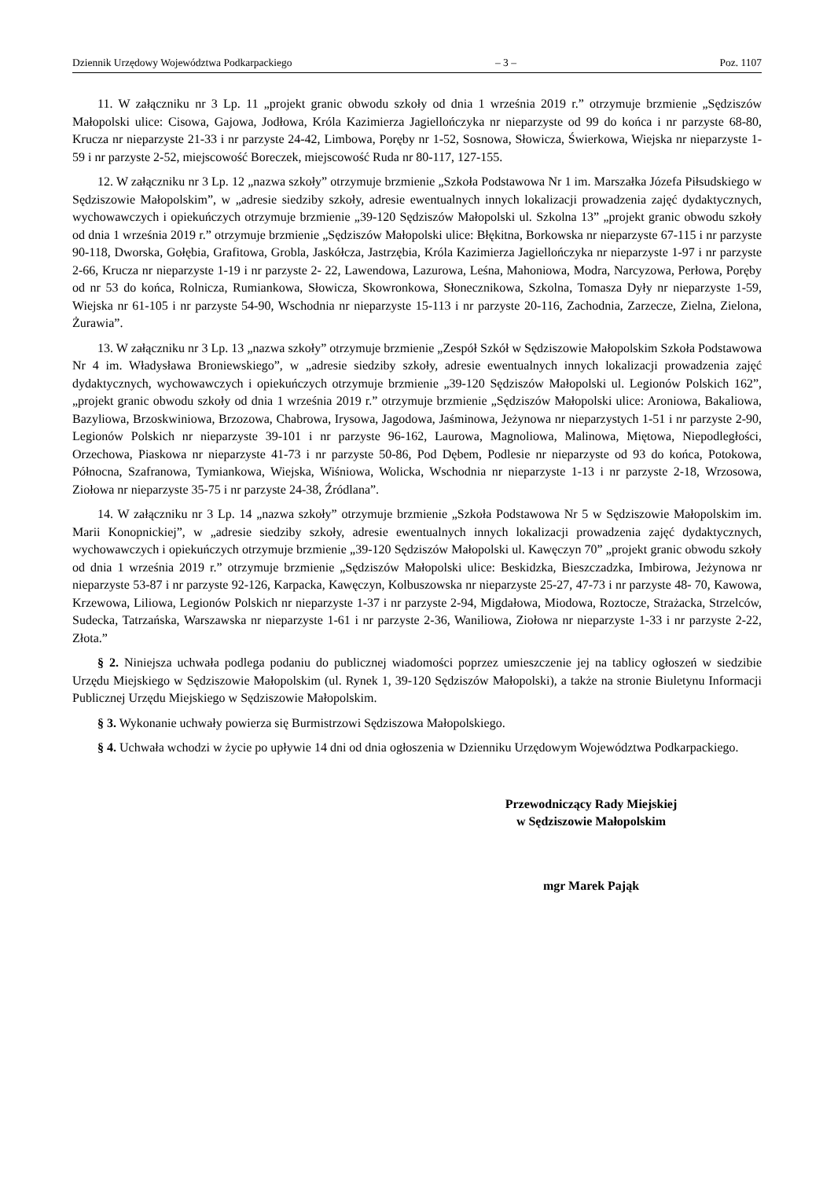Dziennik Urzędowy Województwa Podkarpackiego – 3 – Poz. 1107
11. W załączniku nr 3 Lp. 11 „projekt granic obwodu szkoły od dnia 1 września 2019 r.” otrzymuje brzmienie „Sędziszów Małopolski ulice: Cisowa, Gajowa, Jodłowa, Króla Kazimierza Jagiellończyka nr nieparzyste od 99 do końca i nr parzyste 68-80, Krucza nr nieparzyste 21-33 i nr parzyste 24-42, Limbowa, Poręby nr 1-52, Sosnowa, Słowicza, Świerkowa, Wiejska nr nieparzyste 1-59 i nr parzyste 2-52, miejscowość Boreczek, miejscowość Ruda nr 80-117, 127-155.
12. W załączniku nr 3 Lp. 12 „nazwa szkoły” otrzymuje brzmienie „Szkoła Podstawowa Nr 1 im. Marszałka Józefa Piłsudskiego w Sędziszowie Małopolskim”, w „adresie siedziby szkoły, adresie ewentualnych innych lokalizacji prowadzenia zajęć dydaktycznych, wychowawczych i opiekuńczych otrzymuje brzmienie „39-120 Sędziszów Małopolski ul. Szkolna 13” „projekt granic obwodu szkoły od dnia 1 września 2019 r.” otrzymuje brzmienie „Sędziszów Małopolski ulice: Błękitna, Borkowska nr nieparzyste 67-115 i nr parzyste 90-118, Dworska, Gołębia, Grafitowa, Grobla, Jaskółcza, Jastrzębia, Króla Kazimierza Jagiellończyka nr nieparzyste 1-97 i nr parzyste 2-66, Krucza nr nieparzyste 1-19 i nr parzyste 2- 22, Lawendowa, Lazurowa, Leśna, Mahoniowa, Modra, Narcyzowa, Perłowa, Poręby od nr 53 do końca, Rolnicza, Rumiankowa, Słowicza, Skowronkowa, Słonecznikowa, Szkolna, Tomasza Dyły nr nieparzyste 1-59, Wiejska nr 61-105 i nr parzyste 54-90, Wschodnia nr nieparzyste 15-113 i nr parzyste 20-116, Zachodnia, Zarzecze, Zielna, Zielona, Żurawia”.
13. W załączniku nr 3 Lp. 13 „nazwa szkoły” otrzymuje brzmienie „Zespół Szkół w Sędziszowie Małopolskim Szkoła Podstawowa Nr 4 im. Władysława Broniewskiego”, w „adresie siedziby szkoły, adresie ewentualnych innych lokalizacji prowadzenia zajęć dydaktycznych, wychowawczych i opiekuńczych otrzymuje brzmienie „39-120 Sędziszów Małopolski ul. Legionów Polskich 162”, „projekt granic obwodu szkoły od dnia 1 września 2019 r.” otrzymuje brzmienie „Sędziszów Małopolski ulice: Aroniowa, Bakaliowa, Bazyliowa, Brzoskwiniowa, Brzozowa, Chabrowa, Irysowa, Jagodowa, Jaśminowa, Jeżynowa nr nieparzystych 1-51 i nr parzyste 2-90, Legionów Polskich nr nieparzyste 39-101 i nr parzyste 96-162, Laurowa, Magnoliowa, Malinowa, Miętowa, Niepodległości, Orzechowa, Piaskowa nr nieparzyste 41-73 i nr parzyste 50-86, Pod Dębem, Podlesie nr nieparzyste od 93 do końca, Potokowa, Północna, Szafranowa, Tymiankowa, Wiejska, Wiśniowa, Wolicka, Wschodnia nr nieparzyste 1-13 i nr parzyste 2-18, Wrzosowa, Ziołowa nr nieparzyste 35-75 i nr parzyste 24-38, Źródlana”.
14. W załączniku nr 3 Lp. 14 „nazwa szkoły” otrzymuje brzmienie „Szkoła Podstawowa Nr 5 w Sędziszowie Małopolskim im. Marii Konopnickiej”, w „adresie siedziby szkoły, adresie ewentualnych innych lokalizacji prowadzenia zajęć dydaktycznych, wychowawczych i opiekuńczych otrzymuje brzmienie „39-120 Sędziszów Małopolski ul. Kawęczyn 70” „projekt granic obwodu szkoły od dnia 1 września 2019 r.” otrzymuje brzmienie „Sędziszów Małopolski ulice: Beskidzka, Bieszczadzka, Imbirowa, Jeżynowa nr nieparzyste 53-87 i nr parzyste 92-126, Karpacka, Kawęczyn, Kolbuszowska nr nieparzyste 25-27, 47-73 i nr parzyste 48- 70, Kawowa, Krzewowa, Liliowa, Legionów Polskich nr nieparzyste 1-37 i nr parzyste 2-94, Migdałowa, Miodowa, Roztocze, Strażacka, Strzelców, Sudecka, Tatrzańska, Warszawska nr nieparzyste 1-61 i nr parzyste 2-36, Waniliowa, Ziołowa nr nieparzyste 1-33 i nr parzyste 2-22, Złota.”
§ 2. Niniejsza uchwała podlega podaniu do publicznej wiadomości poprzez umieszczenie jej na tablicy ogłoszeń w siedzibie Urzędu Miejskiego w Sędziszowie Małopolskim (ul. Rynek 1, 39-120 Sędziszów Małopolski), a także na stronie Biuletynu Informacji Publicznej Urzędu Miejskiego w Sędziszowie Małopolskim.
§ 3. Wykonanie uchwały powierza się Burmistrzowi Sędziszowa Małopolskiego.
§ 4. Uchwała wchodzi w życie po upływie 14 dni od dnia ogłoszenia w Dzienniku Urzędowym Województwa Podkarpackiego.
Przewodniczący Rady Miejskiej
w Sędziszowie Małopolskim
mgr Marek Pająk